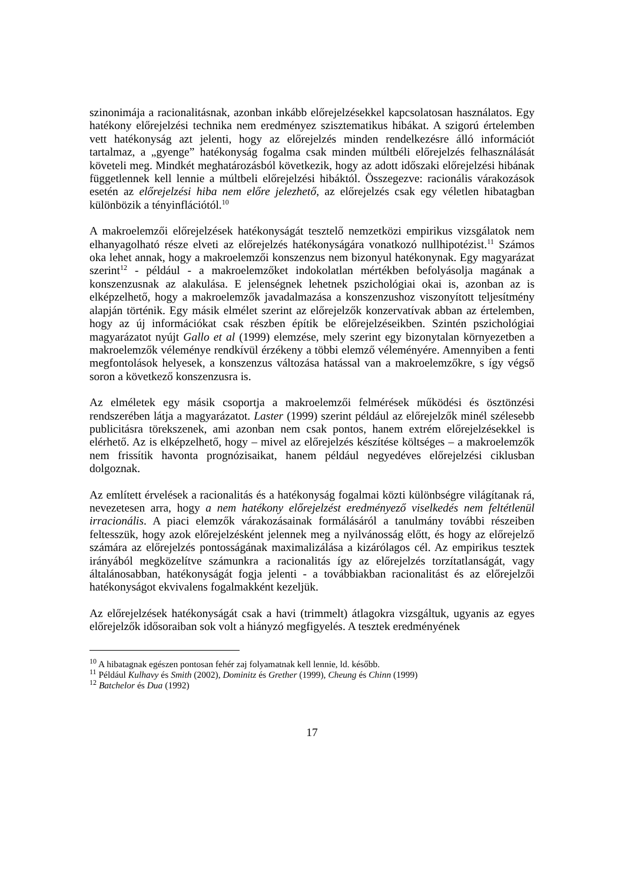szinonimája a racionalitásnak, azonban inkább előrejelzésekkel kapcsolatosan használatos. Egy hatékony előrejelzési technika nem eredményez szisztematikus hibákat. A szigorú értelemben vett hatékonyság azt jelenti, hogy az előrejelzés minden rendelkezésre álló információt tartalmaz, a „gyenge” hatékonyság fogalma csak minden múltbéli előrejelzés felhasználását követeli meg. Mindkét meghatározásból következik, hogy az adott időszaki előrejelzési hibának függetlennek kell lennie a múltbeli előrejelzési hibáktól. Összegezve: racionális várakozások esetén az előrejelzési hiba nem előre jelezhető, az előrejelzés csak egy véletlen hibatagban különbözik a tényinflációtól.<sup>10</sup>
A makroelemzői előrejelzések hatékonyságát tesztelő nemzetközi empirikus vizsgálatok nem elhanyagolható része elveti az előrejelzés hatékonyságára vonatkozó nullhipotézist.<sup>11</sup> Számos oka lehet annak, hogy a makroelemzői konszenzus nem bizonyul hatékonynak. Egy magyarázat szerint<sup>12</sup> - például - a makroelemzőket indokolatlan mértékben befolyásolja magának a konszenzusnak az alakulása. E jelenségnek lehetnek pszichológiai okai is, azonban az is elképzelhető, hogy a makroelemzők javadalmazása a konszenzushoz viszonyított teljesítmény alapján történik. Egy másik elmélet szerint az előrejelzők konzervatívak abban az értelemben, hogy az új információkat csak részben építik be előrejelzéseikben. Szintén pszichológiai magyarázatot nyújt Gallo et al (1999) elemzése, mely szerint egy bizonytalan környezetben a makroelemzők véleménye rendkívül érzékeny a többi elemző véleményére. Amennyiben a fenti megfontolások helyesek, a konszenzus változása hatással van a makroelemzőkre, s így végső soron a következő konszenzusra is.
Az elméletek egy másik csoportja a makroelemzői felmérések működési és ösztönzési rendszerében látja a magyarázatot. Laster (1999) szerint például az előrejelzők minél szélesebb publicitásra törekszenek, ami azonban nem csak pontos, hanem extrém előrejelzésekkel is elérhető. Az is elképzelhető, hogy – mivel az előrejelzés készítése költséges – a makroelemzők nem frissítik havonta prognózisaikat, hanem például negyedéves előrejelzési ciklusban dolgoznak.
Az említett érvelések a racionalitás és a hatékonyság fogalmai közti különbségre világítanak rá, nevezetesen arra, hogy a nem hatékony előrejelzést eredményező viselkedés nem feltétlenül irracionális. A piaci elemzők várakozásainak formálásáról a tanulmány további részeiben feltesszük, hogy azok előrejelzésként jelennek meg a nyilvánosság előtt, és hogy az előrejelző számára az előrejelzés pontosságának maximalizálása a kizárólagos cél. Az empirikus tesztek irányából megközelítve számunkra a racionalitás így az előrejelzés torzítatlanságát, vagy általánosabban, hatékonyságát fogja jelenti - a továbbiakban racionalitást és az előrejelzői hatékonyságot ekvivalens fogalmakként kezeljük.
Az előrejelzések hatékonyságát csak a havi (trimmelt) átlagokra vizsgáltuk, ugyanis az egyes előrejelzők idősoraiban sok volt a hiányzó megfigyelés. A tesztek eredményének
<sup>10</sup> A hibatagnak egészen pontosan fehér zaj folyamatnak kell lennie, ld. később.
<sup>11</sup> Például Kulhavy és Smith (2002), Dominitz és Grether (1999), Cheung és Chinn (1999)
<sup>12</sup> Batchelor és Dua (1992)
17